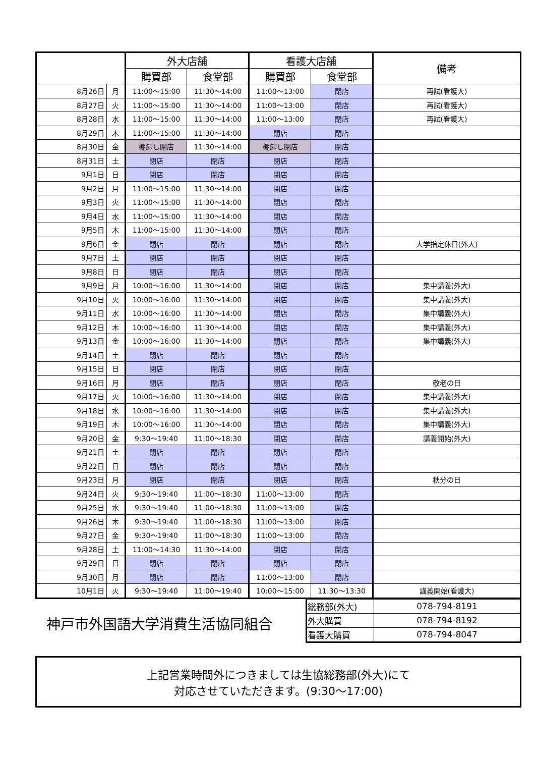| | | 外大店舗 | | 看護大店舗 | | 備考 |
| --- | --- | --- | --- | --- | --- | --- |
| | | 購買部 | 食堂部 | 購買部 | 食堂部 | |
| 8月26日 | 月 | 11:00～15:00 | 11:30～14:00 | 11:00～13:00 | 閉店 | 再試(看護大) |
| 8月27日 | 火 | 11:00～15:00 | 11:30～14:00 | 11:00～13:00 | 閉店 | 再試(看護大) |
| 8月28日 | 水 | 11:00～15:00 | 11:30～14:00 | 11:00～13:00 | 閉店 | 再試(看護大) |
| 8月29日 | 木 | 11:00～15:00 | 11:30～14:00 | 閉店 | 閉店 | |
| 8月30日 | 金 | 棚卸し閉店 | 11:30～14:00 | 棚卸し閉店 | 閉店 | |
| 8月31日 | 土 | 閉店 | 閉店 | 閉店 | 閉店 | |
| 9月1日 | 日 | 閉店 | 閉店 | 閉店 | 閉店 | |
| 9月2日 | 月 | 11:00～15:00 | 11:30～14:00 | 閉店 | 閉店 | |
| 9月3日 | 火 | 11:00～15:00 | 11:30～14:00 | 閉店 | 閉店 | |
| 9月4日 | 水 | 11:00～15:00 | 11:30～14:00 | 閉店 | 閉店 | |
| 9月5日 | 木 | 11:00～15:00 | 11:30～14:00 | 閉店 | 閉店 | |
| 9月6日 | 金 | 閉店 | 閉店 | 閉店 | 閉店 | 大学指定休日(外大) |
| 9月7日 | 土 | 閉店 | 閉店 | 閉店 | 閉店 | |
| 9月8日 | 日 | 閉店 | 閉店 | 閉店 | 閉店 | |
| 9月9日 | 月 | 10:00～16:00 | 11:30～14:00 | 閉店 | 閉店 | 集中講義(外大) |
| 9月10日 | 火 | 10:00～16:00 | 11:30～14:00 | 閉店 | 閉店 | 集中講義(外大) |
| 9月11日 | 水 | 10:00～16:00 | 11:30～14:00 | 閉店 | 閉店 | 集中講義(外大) |
| 9月12日 | 木 | 10:00～16:00 | 11:30～14:00 | 閉店 | 閉店 | 集中講義(外大) |
| 9月13日 | 金 | 10:00～16:00 | 11:30～14:00 | 閉店 | 閉店 | 集中講義(外大) |
| 9月14日 | 土 | 閉店 | 閉店 | 閉店 | 閉店 | |
| 9月15日 | 日 | 閉店 | 閉店 | 閉店 | 閉店 | |
| 9月16日 | 月 | 閉店 | 閉店 | 閉店 | 閉店 | 敬老の日 |
| 9月17日 | 火 | 10:00～16:00 | 11:30～14:00 | 閉店 | 閉店 | 集中講義(外大) |
| 9月18日 | 水 | 10:00～16:00 | 11:30～14:00 | 閉店 | 閉店 | 集中講義(外大) |
| 9月19日 | 木 | 10:00～16:00 | 11:30～14:00 | 閉店 | 閉店 | 集中講義(外大) |
| 9月20日 | 金 | 9:30～19:40 | 11:00～18:30 | 閉店 | 閉店 | 講義開始(外大) |
| 9月21日 | 土 | 閉店 | 閉店 | 閉店 | 閉店 | |
| 9月22日 | 日 | 閉店 | 閉店 | 閉店 | 閉店 | |
| 9月23日 | 月 | 閉店 | 閉店 | 閉店 | 閉店 | 秋分の日 |
| 9月24日 | 火 | 9:30～19:40 | 11:00～18:30 | 11:00～13:00 | 閉店 | |
| 9月25日 | 水 | 9:30～19:40 | 11:00～18:30 | 11:00～13:00 | 閉店 | |
| 9月26日 | 木 | 9:30～19:40 | 11:00～18:30 | 11:00～13:00 | 閉店 | |
| 9月27日 | 金 | 9:30～19:40 | 11:00～18:30 | 11:00～13:00 | 閉店 | |
| 9月28日 | 土 | 11:00～14:30 | 11:30～14:00 | 閉店 | 閉店 | |
| 9月29日 | 日 | 閉店 | 閉店 | 閉店 | 閉店 | |
| 9月30日 | 月 | 閉店 | 閉店 | 11:00～13:00 | 閉店 | |
| 10月1日 | 火 | 9:30～19:40 | 11:00～19:40 | 10:00～15:00 | 11:30～13:30 | 講義開始(看護大) |
神戸市外国語大学消費生活協同組合
| 総務部(外大) | 078-794-8191 |
| 外大購買 | 078-794-8192 |
| 看護大購買 | 078-794-8047 |
上記営業時間外につきましては生協総務部(外大)にて
対応させていただきます。(9:30～17:00)